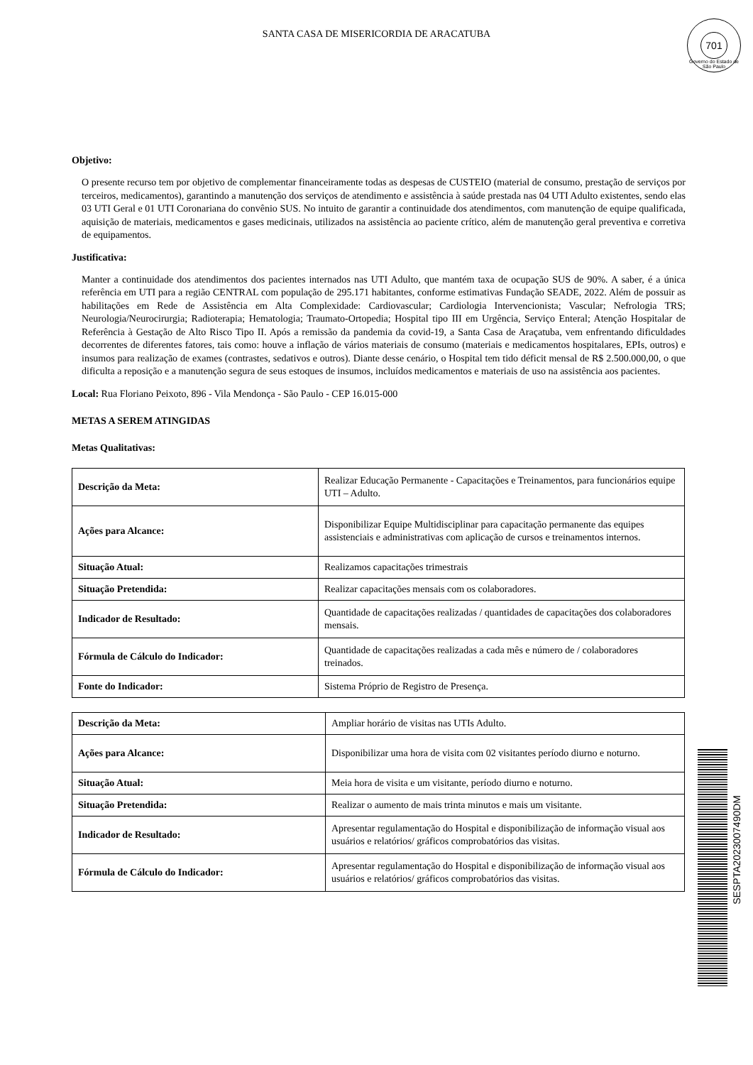SANTA CASA DE MISERICORDIA DE ARACATUBA
701
Governo do Estado de São Paulo
Objetivo:
O presente recurso tem por objetivo de complementar financeiramente todas as despesas de CUSTEIO (material de consumo, prestação de serviços por terceiros, medicamentos), garantindo a manutenção dos serviços de atendimento e assistência à saúde prestada nas 04 UTI Adulto existentes, sendo elas 03 UTI Geral e 01 UTI Coronariana do convênio SUS. No intuito de garantir a continuidade dos atendimentos, com manutenção de equipe qualificada, aquisição de materiais, medicamentos e gases medicinais, utilizados na assistência ao paciente crítico, além de manutenção geral preventiva e corretiva de equipamentos.
Justificativa:
Manter a continuidade dos atendimentos dos pacientes internados nas UTI Adulto, que mantém taxa de ocupação SUS de 90%. A saber, é a única referência em UTI para a região CENTRAL com população de 295.171 habitantes, conforme estimativas Fundação SEADE, 2022. Além de possuir as habilitações em Rede de Assistência em Alta Complexidade: Cardiovascular; Cardiologia Intervencionista; Vascular; Nefrologia TRS; Neurologia/Neurocirurgia; Radioterapia; Hematologia; Traumato-Ortopedia; Hospital tipo III em Urgência, Serviço Enteral; Atenção Hospitalar de Referência à Gestação de Alto Risco Tipo II. Após a remissão da pandemia da covid-19, a Santa Casa de Araçatuba, vem enfrentando dificuldades decorrentes de diferentes fatores, tais como: houve a inflação de vários materiais de consumo (materiais e medicamentos hospitalares, EPIs, outros) e insumos para realização de exames (contrastes, sedativos e outros). Diante desse cenário, o Hospital tem tido déficit mensal de R$ 2.500.000,00, o que dificulta a reposição e a manutenção segura de seus estoques de insumos, incluídos medicamentos e materiais de uso na assistência aos pacientes.
Local: Rua Floriano Peixoto, 896 - Vila Mendonça - São Paulo - CEP 16.015-000
METAS A SEREM ATINGIDAS
Metas Qualitativas:
| Descrição da Meta: | Realizar Educação Permanente - Capacitações e Treinamentos, para funcionários equipe UTI – Adulto. |
| Ações para Alcance: | Disponibilizar Equipe Multidisciplinar para capacitação permanente das equipes assistenciais e administrativas com aplicação de cursos e treinamentos internos. |
| Situação Atual: | Realizamos capacitações trimestrais |
| Situação Pretendida: | Realizar capacitações mensais com os colaboradores. |
| Indicador de Resultado: | Quantidade de capacitações realizadas / quantidades de capacitações dos colaboradores mensais. |
| Fórmula de Cálculo do Indicador: | Quantidade de capacitações realizadas a cada mês e número de / colaboradores treinados. |
| Fonte do Indicador: | Sistema Próprio de Registro de Presença. |
| Descrição da Meta: | Ampliar horário de visitas nas UTIs Adulto. |
| Ações para Alcance: | Disponibilizar uma hora de visita com 02 visitantes período diurno e noturno. |
| Situação Atual: | Meia hora de visita e um visitante, período diurno e noturno. |
| Situação Pretendida: | Realizar o aumento de mais trinta minutos e mais um visitante. |
| Indicador de Resultado: | Apresentar regulamentação do Hospital e disponibilização de informação visual aos usuários e relatórios/ gráficos comprobatórios das visitas. |
| Fórmula de Cálculo do Indicador: | Apresentar regulamentação do Hospital e disponibilização de informação visual aos usuários e relatórios/ gráficos comprobatórios das visitas. |
SESPTA2023007490DM